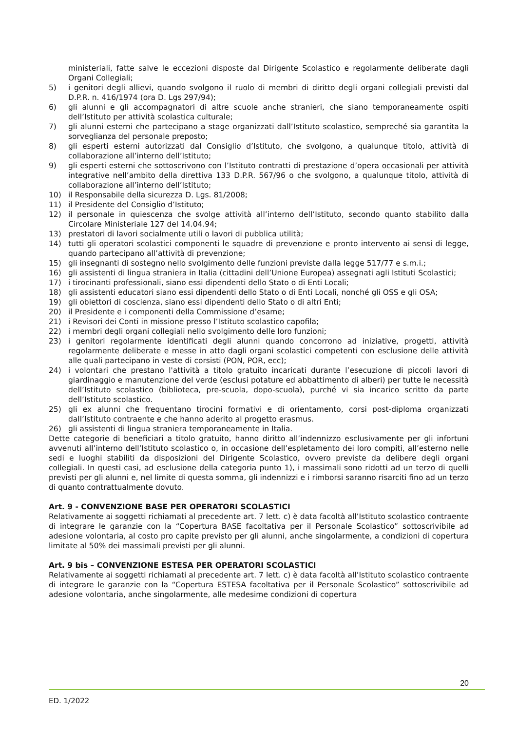ministeriali, fatte salve le eccezioni disposte dal Dirigente Scolastico e regolarmente deliberate dagli Organi Collegiali;
5) i genitori degli allievi, quando svolgono il ruolo di membri di diritto degli organi collegiali previsti dal D.P.R. n. 416/1974 (ora D. Lgs 297/94);
6) gli alunni e gli accompagnatori di altre scuole anche stranieri, che siano temporaneamente ospiti dell’Istituto per attività scolastica culturale;
7) gli alunni esterni che partecipano a stage organizzati dall’Istituto scolastico, sempreché sia garantita la sorveglianza del personale preposto;
8) gli esperti esterni autorizzati dal Consiglio d’Istituto, che svolgono, a qualunque titolo, attività di collaborazione all’interno dell’Istituto;
9) gli esperti esterni che sottoscrivono con l’Istituto contratti di prestazione d’opera occasionali per attività integrative nell’ambito della direttiva 133 D.P.R. 567/96 o che svolgono, a qualunque titolo, attività di collaborazione all’interno dell’Istituto;
10) il Responsabile della sicurezza D. Lgs. 81/2008;
11) il Presidente del Consiglio d’Istituto;
12) il personale in quiescenza che svolge attività all’interno dell’Istituto, secondo quanto stabilito dalla Circolare Ministeriale 127 del 14.04.94;
13) prestatori di lavori socialmente utili o lavori di pubblica utilità;
14) tutti gli operatori scolastici componenti le squadre di prevenzione e pronto intervento ai sensi di legge, quando partecipano all’attività di prevenzione;
15) gli insegnanti di sostegno nello svolgimento delle funzioni previste dalla legge 517/77 e s.m.i.;
16) gli assistenti di lingua straniera in Italia (cittadini dell’Unione Europea) assegnati agli Istituti Scolastici;
17) i tirocinanti professionali, siano essi dipendenti dello Stato o di Enti Locali;
18) gli assistenti educatori siano essi dipendenti dello Stato o di Enti Locali, nonché gli OSS e gli OSA;
19) gli obiettori di coscienza, siano essi dipendenti dello Stato o di altri Enti;
20) il Presidente e i componenti della Commissione d’esame;
21) i Revisori dei Conti in missione presso l’Istituto scolastico capofila;
22) i membri degli organi collegiali nello svolgimento delle loro funzioni;
23) i genitori regolarmente identificati degli alunni quando concorrono ad iniziative, progetti, attività regolarmente deliberate e messe in atto dagli organi scolastici competenti con esclusione delle attività alle quali partecipano in veste di corsisti (PON, POR, ecc);
24) i volontari che prestano l'attività a titolo gratuito incaricati durante l’esecuzione di piccoli lavori di giardinaggio e manutenzione del verde (esclusi potature ed abbattimento di alberi) per tutte le necessità dell’Istituto scolastico (biblioteca, pre-scuola, dopo-scuola), purché vi sia incarico scritto da parte dell’Istituto scolastico.
25) gli ex alunni che frequentano tirocini formativi e di orientamento, corsi post-diploma organizzati dall’Istituto contraente e che hanno aderito al progetto erasmus.
26) gli assistenti di lingua straniera temporaneamente in Italia.
Dette categorie di beneficiari a titolo gratuito, hanno diritto all’indennizzo esclusivamente per gli infortuni avvenuti all’interno dell’Istituto scolastico o, in occasione dell’espletamento dei loro compiti, all’esterno nelle sedi e luoghi stabiliti da disposizioni del Dirigente Scolastico, ovvero previste da delibere degli organi collegiali. In questi casi, ad esclusione della categoria punto 1), i massimali sono ridotti ad un terzo di quelli previsti per gli alunni e, nel limite di questa somma, gli indennizzi e i rimborsi saranno risarciti fino ad un terzo di quanto contrattualmente dovuto.
Art. 9 - CONVENZIONE BASE PER OPERATORI SCOLASTICI
Relativamente ai soggetti richiamati al precedente art. 7 lett. c) è data facoltà all’Istituto scolastico contraente di integrare le garanzie con la “Copertura BASE facoltativa per il Personale Scolastico” sottoscrivibile ad adesione volontaria, al costo pro capite previsto per gli alunni, anche singolarmente, a condizioni di copertura limitate al 50% dei massimali previsti per gli alunni.
Art. 9 bis – CONVENZIONE ESTESA PER OPERATORI SCOLASTICI
Relativamente ai soggetti richiamati al precedente art. 7 lett. c) è data facoltà all’Istituto scolastico contraente di integrare le garanzie con la “Copertura ESTESA facoltativa per il Personale Scolastico” sottoscrivibile ad adesione volontaria, anche singolarmente, alle medesime condizioni di copertura
20
ED. 1/2022